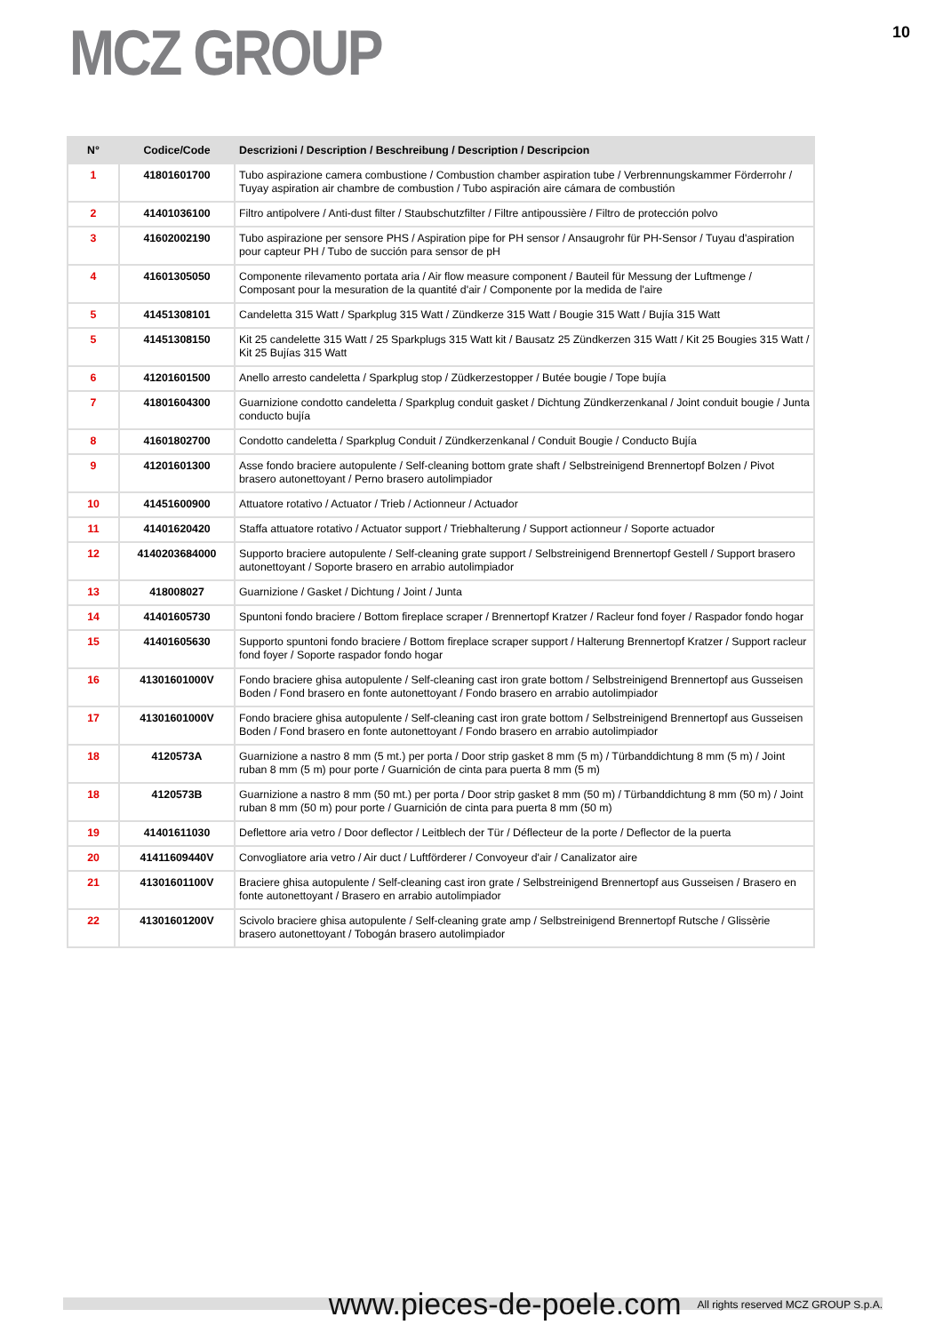MCZ GROUP
10
| N° | Codice/Code | Descrizioni / Description / Beschreibung / Description / Descripcion |
| --- | --- | --- |
| 1 | 41801601700 | Tubo aspirazione camera combustione / Combustion chamber aspiration tube / Verbrennungskammer Förderrohr / Tuyay aspiration air chambre de combustion / Tubo aspiración aire cámara de combustión |
| 2 | 41401036100 | Filtro antipolvere / Anti-dust filter / Staubschutzfilter / Filtre antipoussière / Filtro de protección polvo |
| 3 | 41602002190 | Tubo aspirazione per sensore PHS / Aspiration pipe for PH sensor / Ansaugrohr für PH-Sensor / Tuyau d'aspiration pour capteur PH / Tubo de succión para sensor de pH |
| 4 | 41601305050 | Componente rilevamento portata aria / Air flow measure component / Bauteil für Messung der Luftmenge / Composant pour la mesuration de la quantité d'air / Componente por la medida de l'aire |
| 5 | 41451308101 | Candeletta 315 Watt / Sparkplug 315 Watt / Zündkerze 315 Watt / Bougie 315 Watt / Bujía 315 Watt |
| 5 | 41451308150 | Kit 25 candelette 315 Watt / 25 Sparkplugs 315 Watt kit / Bausatz 25 Zündkerzen 315 Watt / Kit 25 Bougies 315 Watt / Kit 25 Bujías 315 Watt |
| 6 | 41201601500 | Anello arresto candeletta / Sparkplug stop / Züdkerzestopper / Butée bougie / Tope bujía |
| 7 | 41801604300 | Guarnizione condotto candeletta / Sparkplug conduit gasket / Dichtung Zündkerzenkanal / Joint conduit bougie / Junta conducto bujía |
| 8 | 41601802700 | Condotto candeletta / Sparkplug Conduit / Zündkerzenkanal / Conduit Bougie / Conducto Bujía |
| 9 | 41201601300 | Asse fondo braciere autopulente / Self-cleaning bottom grate shaft / Selbstreinigend Brennertopf Bolzen / Pivot brasero autonettoyant / Perno brasero autolimpiador |
| 10 | 41451600900 | Attuatore rotativo / Actuator / Trieb / Actionneur / Actuador |
| 11 | 41401620420 | Staffa attuatore rotativo / Actuator support / Triebhalterung / Support actionneur / Soporte actuador |
| 12 | 4140203684000 | Supporto braciere autopulente / Self-cleaning grate support / Selbstreinigend Brennertopf Gestell / Support brasero autonettoyant / Soporte brasero en arrabio autolimpiador |
| 13 | 418008027 | Guarnizione / Gasket / Dichtung / Joint / Junta |
| 14 | 41401605730 | Spuntoni fondo braciere / Bottom fireplace scraper / Brennertopf Kratzer / Racleur fond foyer / Raspador fondo hogar |
| 15 | 41401605630 | Supporto spuntoni fondo braciere / Bottom fireplace scraper support / Halterung Brennertopf Kratzer / Support racleur fond foyer / Soporte raspador fondo hogar |
| 16 | 41301601000V | Fondo braciere ghisa autopulente / Self-cleaning cast iron grate bottom / Selbstreinigend Brennertopf aus Gusseisen Boden / Fond brasero en fonte autonettoyant / Fondo brasero en arrabio autolimpiador |
| 17 | 41301601000V | Fondo braciere ghisa autopulente / Self-cleaning cast iron grate bottom / Selbstreinigend Brennertopf aus Gusseisen Boden / Fond brasero en fonte autonettoyant / Fondo brasero en arrabio autolimpiador |
| 18 | 4120573A | Guarnizione a nastro 8 mm (5 mt.) per porta / Door strip gasket 8 mm (5 m) / Türbanddichtung 8 mm (5 m) / Joint ruban 8 mm (5 m) pour porte / Guarnición de cinta para puerta 8 mm (5 m) |
| 18 | 4120573B | Guarnizione a nastro 8 mm (50 mt.) per porta / Door strip gasket 8 mm (50 m) / Türbanddichtung 8 mm (50 m) / Joint ruban 8 mm (50 m) pour porte / Guarnición de cinta para puerta 8 mm (50 m) |
| 19 | 41401611030 | Deflettore aria vetro / Door deflector / Leitblech der Tür / Déflecteur de la porte / Deflector de la puerta |
| 20 | 41411609440V | Convogliatore aria vetro / Air duct / Luftförderer / Convoyeur d'air / Canalizator aire |
| 21 | 41301601100V | Braciere ghisa autopulente / Self-cleaning cast iron grate / Selbstreinigend Brennertopf aus Gusseisen / Brasero en fonte autonettoyant / Brasero en arrabio autolimpiador |
| 22 | 41301601200V | Scivolo braciere ghisa autopulente / Self-cleaning grate amp / Selbstreinigend Brennertopf Rutsche / Glissèrie brasero autonettoyant / Tobogán brasero autolimpiador |
www.pieces-de-poele.com All rights reserved MCZ GROUP S.p.A.